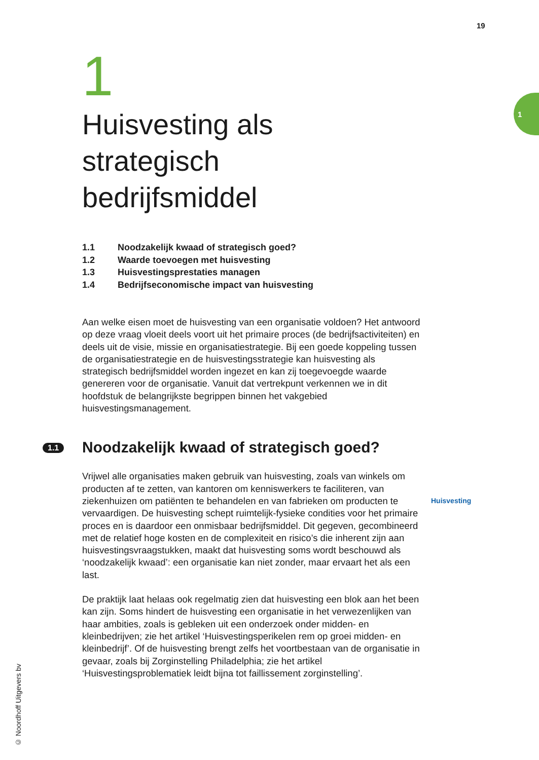19
1
1
Huisvesting als
strategisch
bedrijfsmiddel
1.1 Noodzakelijk kwaad of strategisch goed?
1.2 Waarde toevoegen met huisvesting
1.3 Huisvestingsprestaties managen
1.4 Bedrijfseconomische impact van huisvesting
Aan welke eisen moet de huisvesting van een organisatie voldoen? Het antwoord op deze vraag vloeit deels voort uit het primaire proces (de bedrijfsactiviteiten) en deels uit de visie, missie en organisatiestrategie. Bij een goede koppeling tussen de organisatiestrategie en de huisvestingsstrategie kan huisvesting als strategisch bedrijfsmiddel worden ingezet en kan zij toegevoegde waarde genereren voor de organisatie. Vanuit dat vertrekpunt verkennen we in dit hoofdstuk de belangrijkste begrippen binnen het vakgebied huisvestingsmanagement.
1.1 Noodzakelijk kwaad of strategisch goed?
Vrijwel alle organisaties maken gebruik van huisvesting, zoals van winkels om producten af te zetten, van kantoren om kenniswerkers te faciliteren, van ziekenhuizen om patiënten te behandelen en van fabrieken om producten te vervaardigen. De huisvesting schept ruimtelijk-fysieke condities voor het primaire proces en is daardoor een onmisbaar bedrijfsmiddel. Dit gegeven, gecombineerd met de relatief hoge kosten en de complexiteit en risico’s die inherent zijn aan huisvestingsvraagstukken, maakt dat huisvesting soms wordt beschouwd als ‘noodzakelijk kwaad’: een organisatie kan niet zonder, maar ervaart het als een last.
De praktijk laat helaas ook regelmatig zien dat huisvesting een blok aan het been kan zijn. Soms hindert de huisvesting een organisatie in het verwezenlijken van haar ambities, zoals is gebleken uit een onderzoek onder midden- en kleinbedrijven; zie het artikel ‘Huisvestingsperikelen rem op groei midden- en kleinbedrijf’. Of de huisvesting brengt zelfs het voortbestaan van de organisatie in gevaar, zoals bij Zorginstelling Philadelphia; zie het artikel ‘Huisvestingsproblematiek leidt bijna tot faillissement zorginstelling’.
Huisvesting
© Noordhoff Uitgevers bv